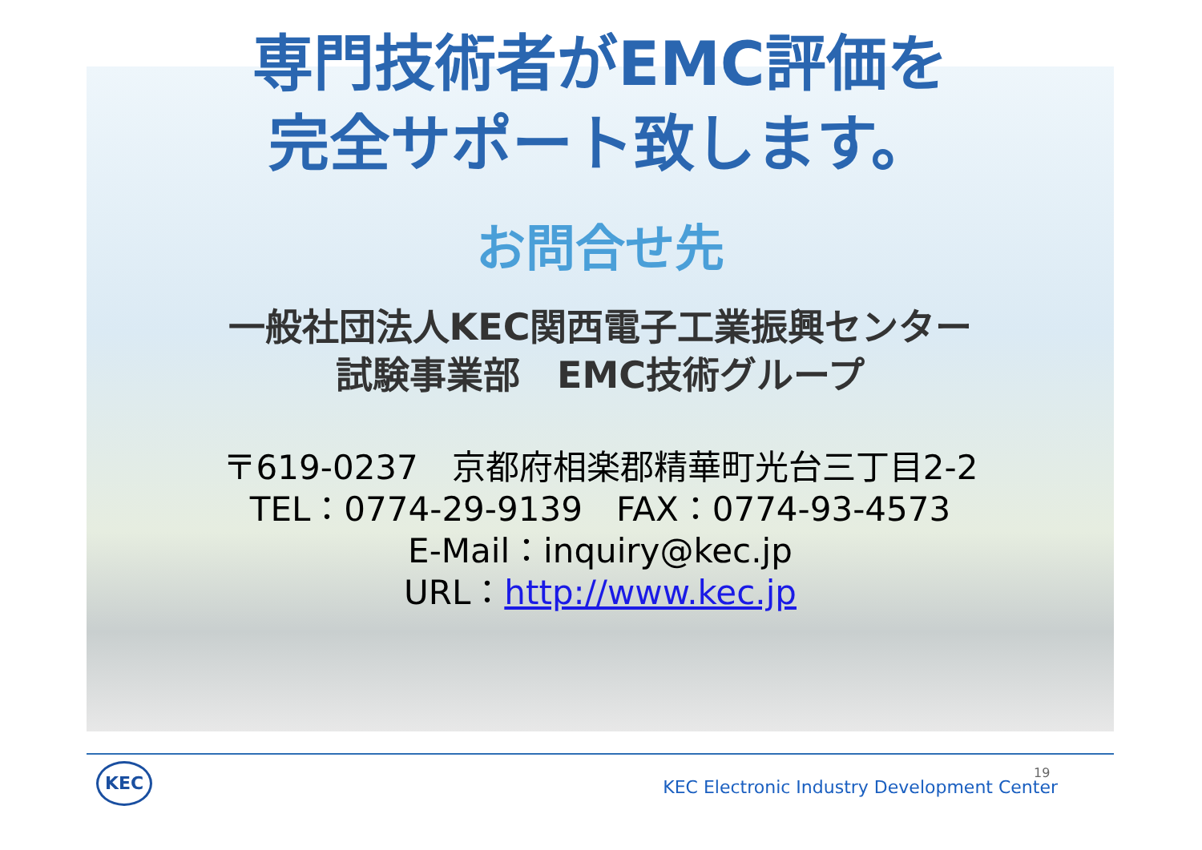専門技術者がEMC評価を
完全サポート致します。
お問合せ先
一般社団法人KEC関西電子工業振興センター
試験事業部　EMC技術グループ
〒619-0237　京都府相楽郡精華町光台三丁目2-2
TEL：0774-29-9139　FAX：0774-93-4573
E-Mail：inquiry@kec.jp
URL：http://www.kec.jp
KEC
KEC Electronic Industry Development Center
19